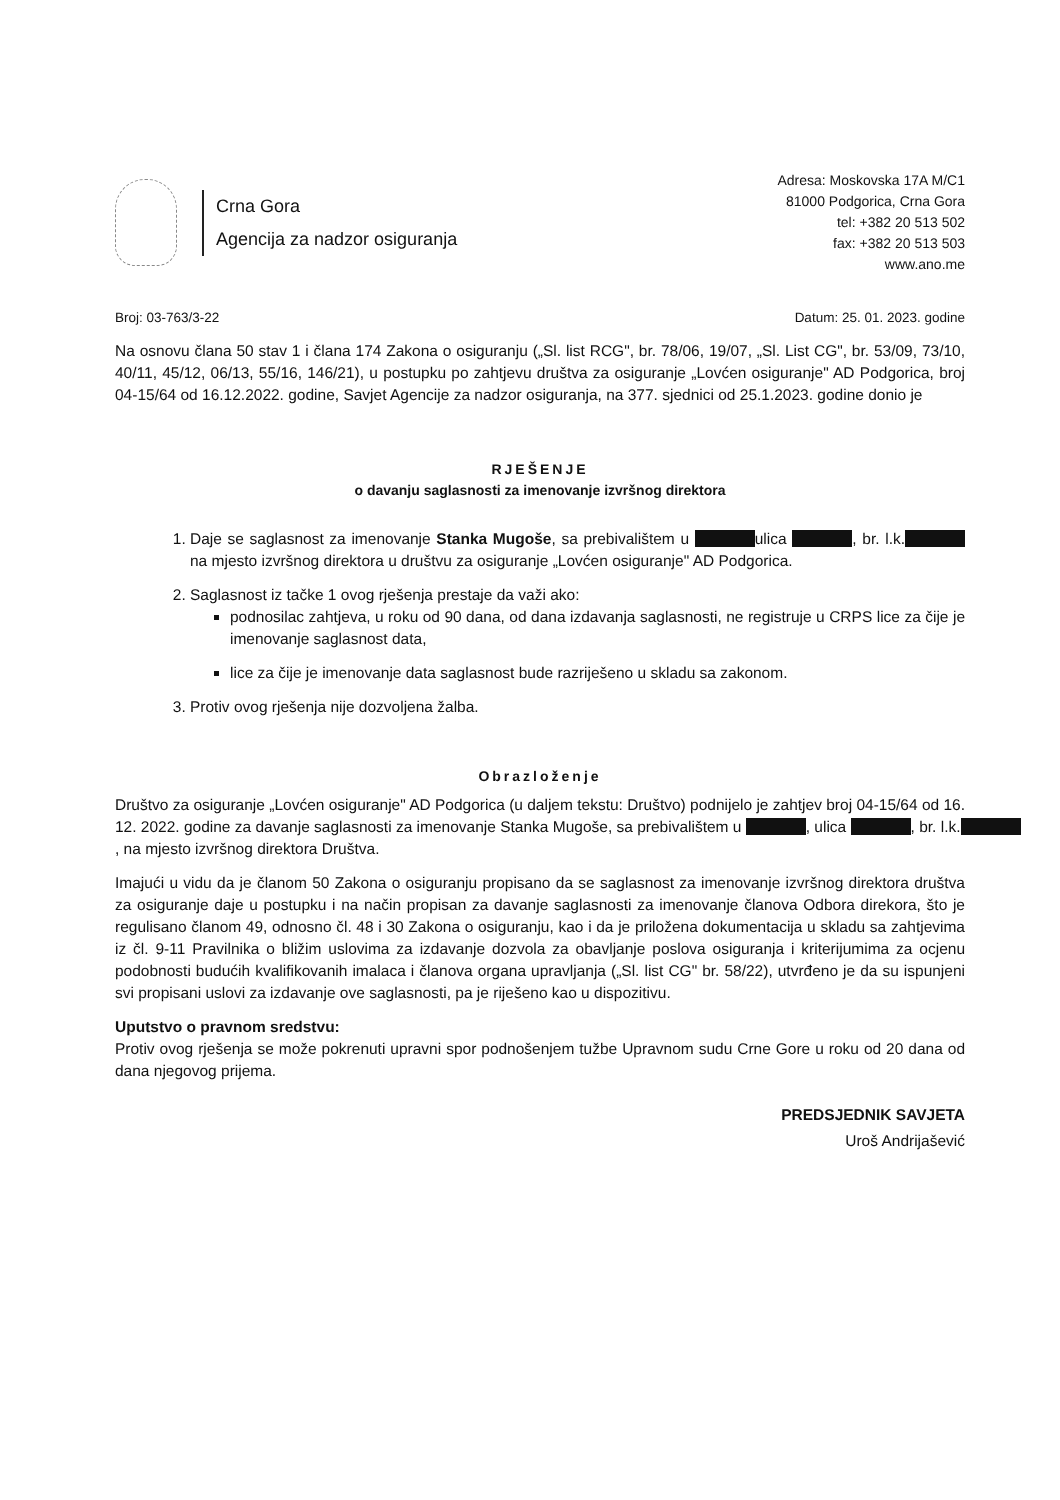Crna Gora
Agencija za nadzor osiguranja
Adresa: Moskovska 17A M/C1
81000 Podgorica, Crna Gora
tel: +382 20 513 502
fax: +382 20 513 503
www.ano.me
Broj: 03-763/3-22 Datum: 25. 01. 2023. godine
Na osnovu člana 50 stav 1 i člana 174 Zakona o osiguranju („Sl. list RCG", br. 78/06, 19/07, „Sl. List CG", br. 53/09, 73/10, 40/11, 45/12, 06/13, 55/16, 146/21), u postupku po zahtjevu društva za osiguranje „Lovćen osiguranje" AD Podgorica, broj 04-15/64 od 16.12.2022. godine, Savjet Agencije za nadzor osiguranja, na 377. sjednici od 25.1.2023. godine donio je
RJEŠENJE
o davanju saglasnosti za imenovanje izvršnog direktora
1. Daje se saglasnost za imenovanje Stanka Mugoše, sa prebivalištem u ulica , br. l.k. na mjesto izvršnog direktora u društvu za osiguranje „Lovćen osiguranje" AD Podgorica.
2. Saglasnost iz tačke 1 ovog rješenja prestaje da važi ako:
podnosilac zahtjeva, u roku od 90 dana, od dana izdavanja saglasnosti, ne registruje u CRPS lice za čije je imenovanje saglasnost data,
lice za čije je imenovanje data saglasnost bude razriješeno u skladu sa zakonom.
3. Protiv ovog rješenja nije dozvoljena žalba.
Obrazloženje
Društvo za osiguranje „Lovćen osiguranje" AD Podgorica (u daljem tekstu: Društvo) podnijelo je zahtjev broj 04-15/64 od 16. 12. 2022. godine za davanje saglasnosti za imenovanje Stanka Mugoše, sa prebivalištem u , ulica , br. l.k. , na mjesto izvršnog direktora Društva.
Imajući u vidu da je članom 50 Zakona o osiguranju propisano da se saglasnost za imenovanje izvršnog direktora društva za osiguranje daje u postupku i na način propisan za davanje saglasnosti za imenovanje članova Odbora direkora, što je regulisano članom 49, odnosno čl. 48 i 30 Zakona o osiguranju, kao i da je priložena dokumentacija u skladu sa zahtjevima iz čl. 9-11 Pravilnika o bližim uslovima za izdavanje dozvola za obavljanje poslova osiguranja i kriterijumima za ocjenu podobnosti budućih kvalifikovanih imalaca i članova organa upravljanja („Sl. list CG" br. 58/22), utvrđeno je da su ispunjeni svi propisani uslovi za izdavanje ove saglasnosti, pa je riješeno kao u dispozitivu.
Uputstvo o pravnom sredstvu:
Protiv ovog rješenja se može pokrenuti upravni spor podnošenjem tužbe Upravnom sudu Crne Gore u roku od 20 dana od dana njegovog prijema.
PREDSJEDNIK SAVJETA
Uroš Andrijašević